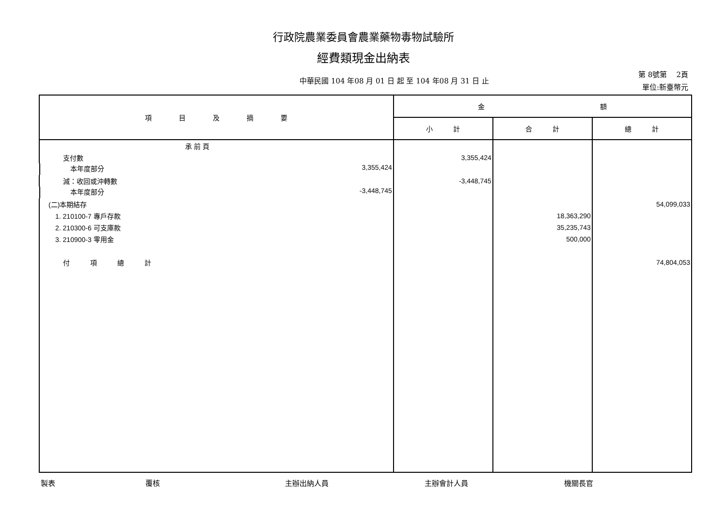行政院農業委員會農業藥物毒物試驗所
經費類現金出納表
中華民國 104 年08 月 01 日 起 至 104 年08 月 31 日 止
第 8號第 2頁
單位:新臺幣元
| 項 目 及 摘 要 | 金 額 | | |
| --- | --- | --- | --- |
| | 小 計 | 合 計 | 總 計 |
| 承 前 頁 | | | |
| 支付數 | 3,355,424 | | |
| 本年度部分 3,355,424 | | | |
| 減：收回或沖轉數 | -3,448,745 | | |
| 本年度部分 -3,448,745 | | | |
| (二)本期結存 | | | 54,099,033 |
| 1. 210100-7 專戶存款 | | 18,363,290 | |
| 2. 210300-6 可支庫款 | | 35,235,743 | |
| 3. 210900-3 零用金 | | 500,000 | |
| 付 項 總 計 | | | 74,804,053 |
製表 覆核 主辦出納人員 主辦會計人員 機關長官